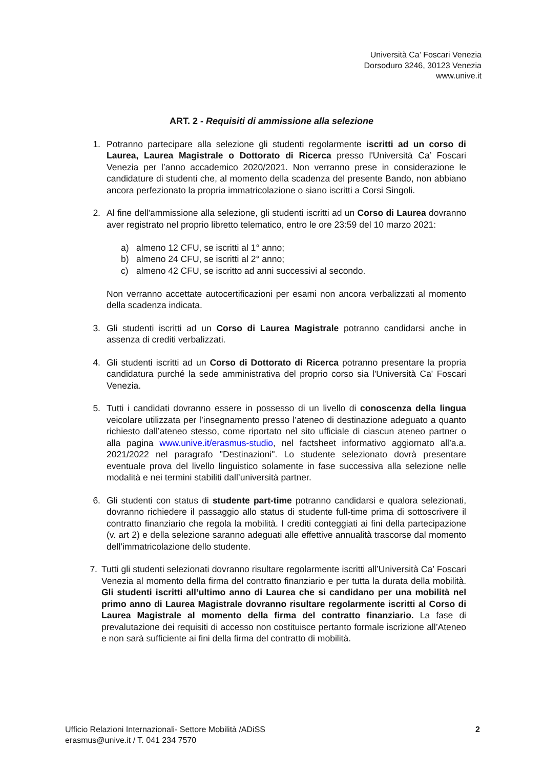Università Ca’ Foscari Venezia
Dorsoduro 3246, 30123 Venezia
www.unive.it
ART. 2 - Requisiti di ammissione alla selezione
1. Potranno partecipare alla selezione gli studenti regolarmente iscritti ad un corso di Laurea, Laurea Magistrale o Dottorato di Ricerca presso l'Università Ca’ Foscari Venezia per l’anno accademico 2020/2021. Non verranno prese in considerazione le candidature di studenti che, al momento della scadenza del presente Bando, non abbiano ancora perfezionato la propria immatricolazione o siano iscritti a Corsi Singoli.
2. Al fine dell'ammissione alla selezione, gli studenti iscritti ad un Corso di Laurea dovranno aver registrato nel proprio libretto telematico, entro le ore 23:59 del 10 marzo 2021:
a) almeno 12 CFU, se iscritti al 1° anno;
b) almeno 24 CFU, se iscritti al 2° anno;
c) almeno 42 CFU, se iscritto ad anni successivi al secondo.
Non verranno accettate autocertificazioni per esami non ancora verbalizzati al momento della scadenza indicata.
3. Gli studenti iscritti ad un Corso di Laurea Magistrale potranno candidarsi anche in assenza di crediti verbalizzati.
4. Gli studenti iscritti ad un Corso di Dottorato di Ricerca potranno presentare la propria candidatura purché la sede amministrativa del proprio corso sia l'Università Ca' Foscari Venezia.
5. Tutti i candidati dovranno essere in possesso di un livello di conoscenza della lingua veicolare utilizzata per l’insegnamento presso l’ateneo di destinazione adeguato a quanto richiesto dall’ateneo stesso, come riportato nel sito ufficiale di ciascun ateneo partner o alla pagina www.unive.it/erasmus-studio, nel factsheet informativo aggiornato all’a.a. 2021/2022 nel paragrafo "Destinazioni". Lo studente selezionato dovrà presentare eventuale prova del livello linguistico solamente in fase successiva alla selezione nelle modalità e nei termini stabiliti dall’università partner.
6. Gli studenti con status di studente part-time potranno candidarsi e qualora selezionati, dovranno richiedere il passaggio allo status di studente full-time prima di sottoscrivere il contratto finanziario che regola la mobilità. I crediti conteggiati ai fini della partecipazione (v. art 2) e della selezione saranno adeguati alle effettive annualità trascorse dal momento dell’immatricolazione dello studente.
7. Tutti gli studenti selezionati dovranno risultare regolarmente iscritti all’Università Ca’ Foscari Venezia al momento della firma del contratto finanziario e per tutta la durata della mobilità. Gli studenti iscritti all’ultimo anno di Laurea che si candidano per una mobilità nel primo anno di Laurea Magistrale dovranno risultare regolarmente iscritti al Corso di Laurea Magistrale al momento della firma del contratto finanziario. La fase di prevalutazione dei requisiti di accesso non costituisce pertanto formale iscrizione all’Ateneo e non sarà sufficiente ai fini della firma del contratto di mobilità.
Ufficio Relazioni Internazionali- Settore Mobilità /ADiSS
erasmus@unive.it / T. 041 234 7570
2